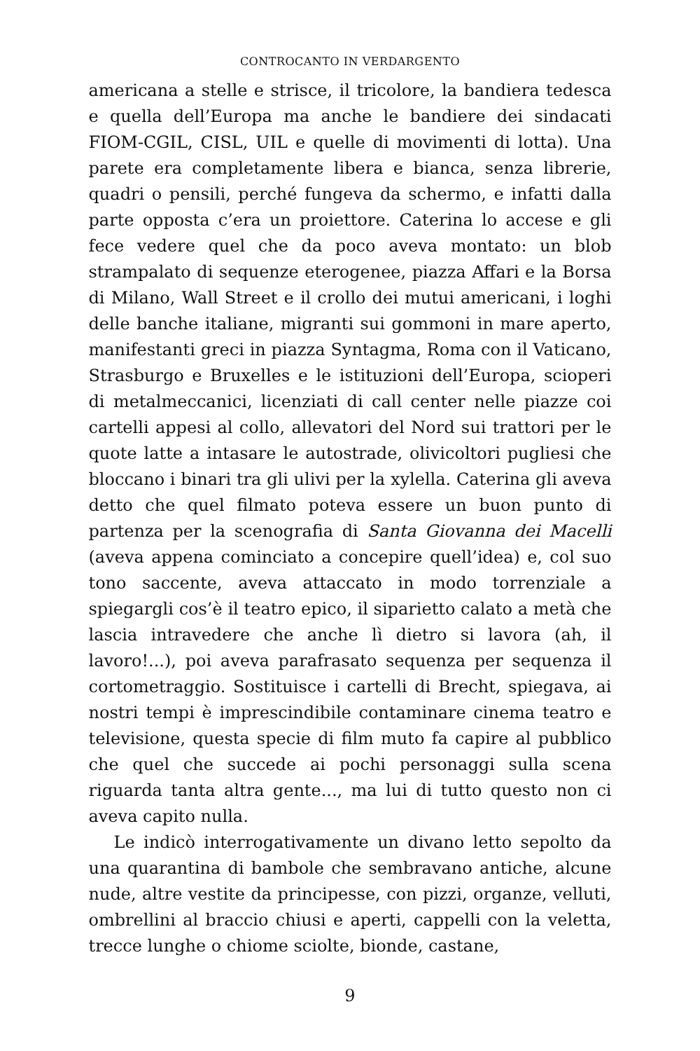CONTROCANTO IN VERDARGENTO
americana a stelle e strisce, il tricolore, la bandiera tedesca e quella dell’Europa ma anche le bandiere dei sindacati FIOM-CGIL, CISL, UIL e quelle di movimenti di lotta). Una parete era completamente libera e bianca, senza librerie, quadri o pensili, perché fungeva da schermo, e infatti dalla parte opposta c’era un proiettore. Caterina lo accese e gli fece vedere quel che da poco aveva montato: un blob strampalato di sequenze eterogenee, piazza Affari e la Borsa di Milano, Wall Street e il crollo dei mutui americani, i loghi delle banche italiane, migranti sui gommoni in mare aperto, manifestanti greci in piazza Syntagma, Roma con il Vaticano, Strasburgo e Bruxelles e le istituzioni dell’Europa, scioperi di metalmeccanici, licenziati di call center nelle piazze coi cartelli appesi al collo, allevatori del Nord sui trattori per le quote latte a intasare le autostrade, olivicoltori pugliesi che bloccano i binari tra gli ulivi per la xylella. Caterina gli aveva detto che quel filmato poteva essere un buon punto di partenza per la scenografia di Santa Giovanna dei Macelli (aveva appena cominciato a concepire quell’idea) e, col suo tono saccente, aveva attaccato in modo torrenziale a spiegargli cos’è il teatro epico, il siparietto calato a metà che lascia intravedere che anche lì dietro si lavora (ah, il lavoro!...), poi aveva parafrasato sequenza per sequenza il cortometraggio. Sostituisce i cartelli di Brecht, spiegava, ai nostri tempi è imprescindibile contaminare cinema teatro e televisione, questa specie di film muto fa capire al pubblico che quel che succede ai pochi personaggi sulla scena riguarda tanta altra gente..., ma lui di tutto questo non ci aveva capito nulla.
Le indicò interrogativamente un divano letto sepolto da una quarantina di bambole che sembravano antiche, alcune nude, altre vestite da principesse, con pizzi, organze, velluti, ombrellini al braccio chiusi e aperti, cappelli con la veletta, trecce lunghe o chiome sciolte, bionde, castane,
9